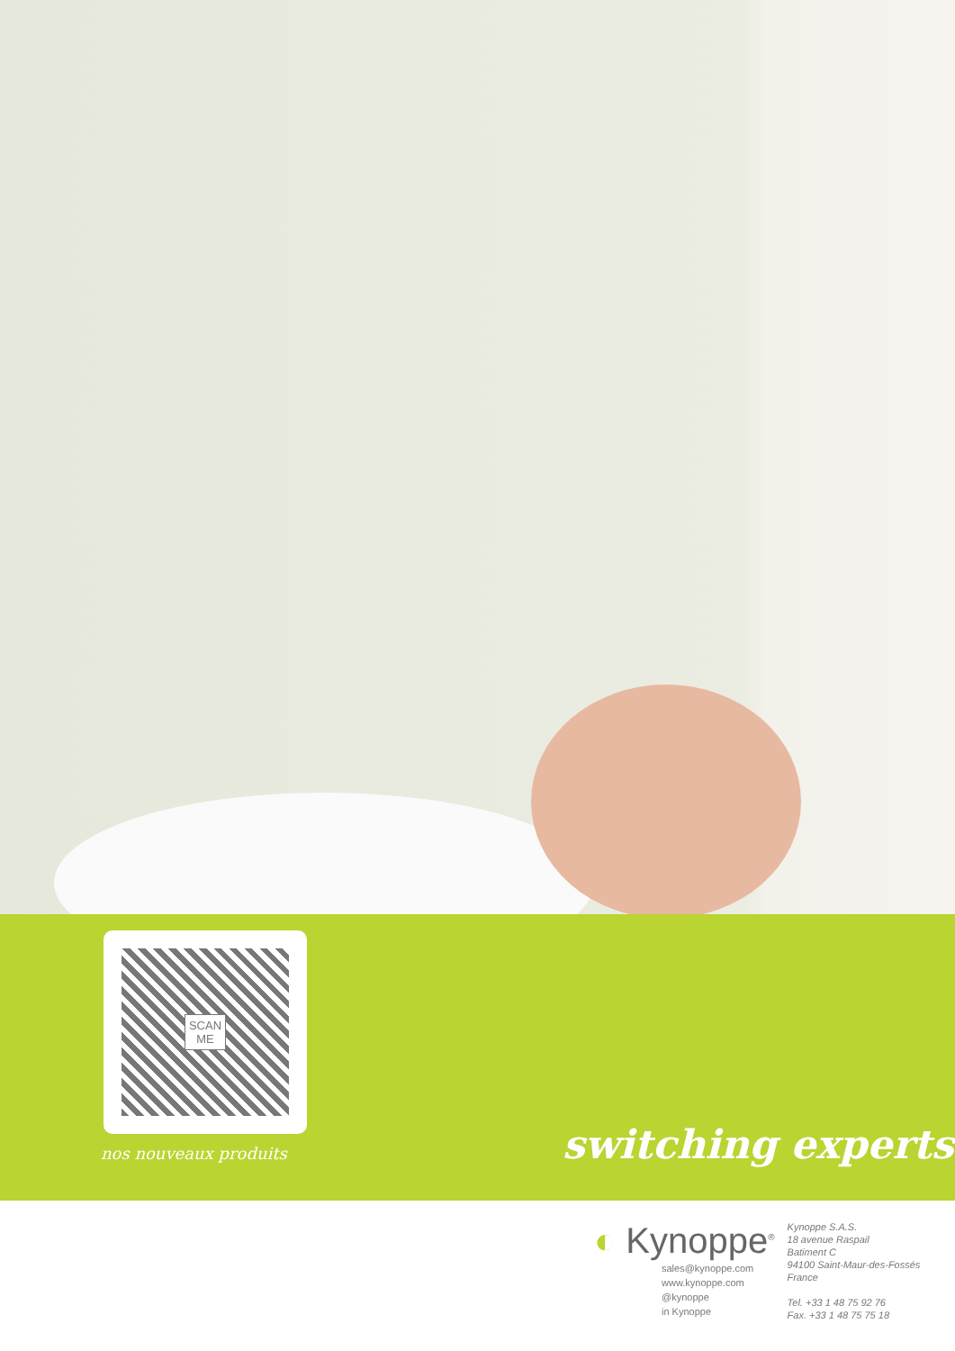SCAN
ME
nos nouveaux produits switching experts
◐ Kynoppe<sup>®</sup>
sales@kynoppe.com
www.kynoppe.com
@kynoppe
in Kynoppe
Kynoppe S.A.S.
18 avenue Raspail
Batiment C
94100 Saint-Maur-des-Fossés
France
Tel. +33 1 48 75 92 76
Fax. +33 1 48 75 75 18